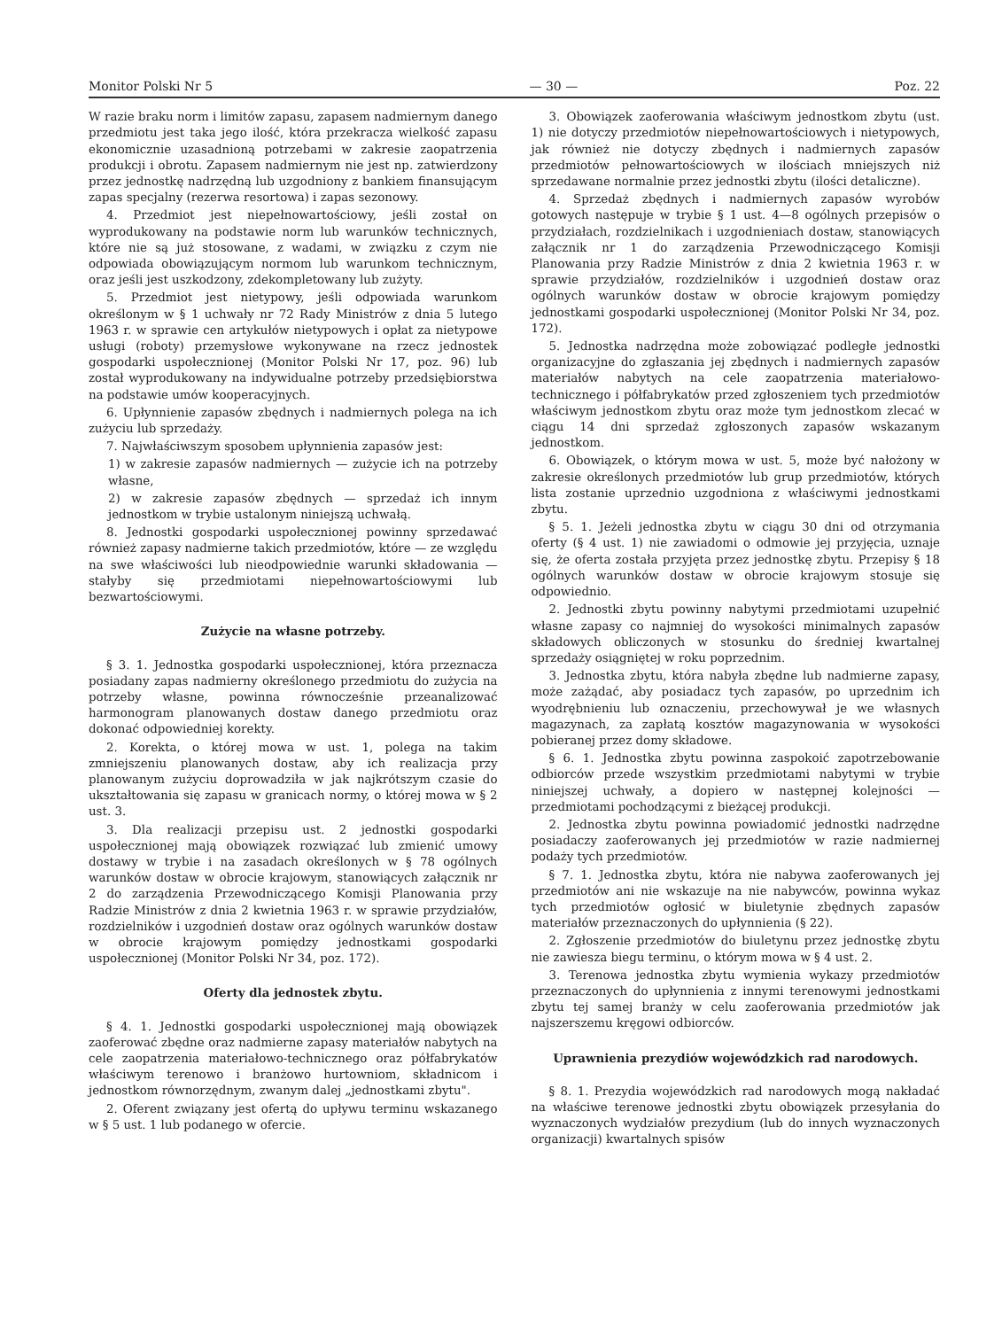Monitor Polski Nr 5 — 30 — Poz. 22
W razie braku norm i limitów zapasu, zapasem nadmiernym danego przedmiotu jest taka jego ilość, która przekracza wielkość zapasu ekonomicznie uzasadnioną potrzebami w zakresie zaopatrzenia produkcji i obrotu. Zapasem nadmiernym nie jest np. zatwierdzony przez jednostkę nadrzędną lub uzgodniony z bankiem finansującym zapas specjalny (rezerwa resortowa) i zapas sezonowy.
4. Przedmiot jest niepełnowartościowy, jeśli został on wyprodukowany na podstawie norm lub warunków technicznych, które nie są już stosowane, z wadami, w związku z czym nie odpowiada obowiązującym normom lub warunkom technicznym, oraz jeśli jest uszkodzony, zdekompletowany lub zużyty.
5. Przedmiot jest nietypowy, jeśli odpowiada warunkom określonym w § 1 uchwały nr 72 Rady Ministrów z dnia 5 lutego 1963 r. w sprawie cen artykułów nietypowych i opłat za nietypowe usługi (roboty) przemysłowe wykonywane na rzecz jednostek gospodarki uspołecznionej (Monitor Polski Nr 17, poz. 96) lub został wyprodukowany na indywidualne potrzeby przedsiębiorstwa na podstawie umów kooperacyjnych.
6. Upłynnienie zapasów zbędnych i nadmiernych polega na ich zużyciu lub sprzedaży.
7. Najwłaściwszym sposobem upłynnienia zapasów jest:
1) w zakresie zapasów nadmiernych — zużycie ich na potrzeby własne,
2) w zakresie zapasów zbędnych — sprzedaż ich innym jednostkom w trybie ustalonym niniejszą uchwałą.
8. Jednostki gospodarki uspołecznionej powinny sprzedawać również zapasy nadmierne takich przedmiotów, które — ze względu na swe właściwości lub nieodpowiednie warunki składowania — stałyby się przedmiotami niepełnowartościowymi lub bezwartościowymi.
Zużycie na własne potrzeby.
§ 3. 1. Jednostka gospodarki uspołecznionej, która przeznacza posiadany zapas nadmierny określonego przedmiotu do zużycia na potrzeby własne, powinna równocześnie przeanalizować harmonogram planowanych dostaw danego przedmiotu oraz dokonać odpowiedniej korekty.
2. Korekta, o której mowa w ust. 1, polega na takim zmniejszeniu planowanych dostaw, aby ich realizacja przy planowanym zużyciu doprowadziła w jak najkrótszym czasie do ukształtowania się zapasu w granicach normy, o której mowa w § 2 ust. 3.
3. Dla realizacji przepisu ust. 2 jednostki gospodarki uspołecznionej mają obowiązek rozwiązać lub zmienić umowy dostawy w trybie i na zasadach określonych w § 78 ogólnych warunków dostaw w obrocie krajowym, stanowiących załącznik nr 2 do zarządzenia Przewodniczącego Komisji Planowania przy Radzie Ministrów z dnia 2 kwietnia 1963 r. w sprawie przydziałów, rozdzielników i uzgodnień dostaw oraz ogólnych warunków dostaw w obrocie krajowym pomiędzy jednostkami gospodarki uspołecznionej (Monitor Polski Nr 34, poz. 172).
Oferty dla jednostek zbytu.
§ 4. 1. Jednostki gospodarki uspołecznionej mają obowiązek zaoferować zbędne oraz nadmierne zapasy materiałów nabytych na cele zaopatrzenia materiałowo-technicznego oraz półfabrykatów właściwym terenowo i branżowo hurtowniom, składnicom i jednostkom równorzędnym, zwanym dalej „jednostkami zbytu".
2. Oferent związany jest ofertą do upływu terminu wskazanego w § 5 ust. 1 lub podanego w ofercie.
3. Obowiązek zaoferowania właściwym jednostkom zbytu (ust. 1) nie dotyczy przedmiotów niepełnowartościowych i nietypowych, jak również nie dotyczy zbędnych i nadmiernych zapasów przedmiotów pełnowartościowych w ilościach mniejszych niż sprzedawane normalnie przez jednostki zbytu (ilości detaliczne).
4. Sprzedaż zbędnych i nadmiernych zapasów wyrobów gotowych następuje w trybie § 1 ust. 4—8 ogólnych przepisów o przydziałach, rozdzielnikach i uzgodnieniach dostaw, stanowiących załącznik nr 1 do zarządzenia Przewodniczącego Komisji Planowania przy Radzie Ministrów z dnia 2 kwietnia 1963 r. w sprawie przydziałów, rozdzielników i uzgodnień dostaw oraz ogólnych warunków dostaw w obrocie krajowym pomiędzy jednostkami gospodarki uspołecznionej (Monitor Polski Nr 34, poz. 172).
5. Jednostka nadrzędna może zobowiązać podległe jednostki organizacyjne do zgłaszania jej zbędnych i nadmiernych zapasów materiałów nabytych na cele zaopatrzenia materiałowo-technicznego i półfabrykatów przed zgłoszeniem tych przedmiotów właściwym jednostkom zbytu oraz może tym jednostkom zlecać w ciągu 14 dni sprzedaż zgłoszonych zapasów wskazanym jednostkom.
6. Obowiązek, o którym mowa w ust. 5, może być nałożony w zakresie określonych przedmiotów lub grup przedmiotów, których lista zostanie uprzednio uzgodniona z właściwymi jednostkami zbytu.
§ 5. 1. Jeżeli jednostka zbytu w ciągu 30 dni od otrzymania oferty (§ 4 ust. 1) nie zawiadomi o odmowie jej przyjęcia, uznaje się, że oferta została przyjęta przez jednostkę zbytu. Przepisy § 18 ogólnych warunków dostaw w obrocie krajowym stosuje się odpowiednio.
2. Jednostki zbytu powinny nabytymi przedmiotami uzupełnić własne zapasy co najmniej do wysokości minimalnych zapasów składowych obliczonych w stosunku do średniej kwartalnej sprzedaży osiągniętej w roku poprzednim.
3. Jednostka zbytu, która nabyła zbędne lub nadmierne zapasy, może zażądać, aby posiadacz tych zapasów, po uprzednim ich wyodrębnieniu lub oznaczeniu, przechowywał je we własnych magazynach, za zapłatą kosztów magazynowania w wysokości pobieranej przez domy składowe.
§ 6. 1. Jednostka zbytu powinna zaspokoić zapotrzebowanie odbiorców przede wszystkim przedmiotami nabytymi w trybie niniejszej uchwały, a dopiero w następnej kolejności — przedmiotami pochodzącymi z bieżącej produkcji.
2. Jednostka zbytu powinna powiadomić jednostki nadrzędne posiadaczy zaoferowanych jej przedmiotów w razie nadmiernej podaży tych przedmiotów.
§ 7. 1. Jednostka zbytu, która nie nabywa zaoferowanych jej przedmiotów ani nie wskazuje na nie nabywców, powinna wykaz tych przedmiotów ogłosić w biuletynie zbędnych zapasów materiałów przeznaczonych do upłynnienia (§ 22).
2. Zgłoszenie przedmiotów do biuletynu przez jednostkę zbytu nie zawiesza biegu terminu, o którym mowa w § 4 ust. 2.
3. Terenowa jednostka zbytu wymienia wykazy przedmiotów przeznaczonych do upłynnienia z innymi terenowymi jednostkami zbytu tej samej branży w celu zaoferowania przedmiotów jak najszerszemu kręgowi odbiorców.
Uprawnienia prezydiów wojewódzkich rad narodowych.
§ 8. 1. Prezydia wojewódzkich rad narodowych mogą nakładać na właściwe terenowe jednostki zbytu obowiązek przesyłania do wyznaczonych wydziałów prezydium (lub do innych wyznaczonych organizacji) kwartalnych spisów